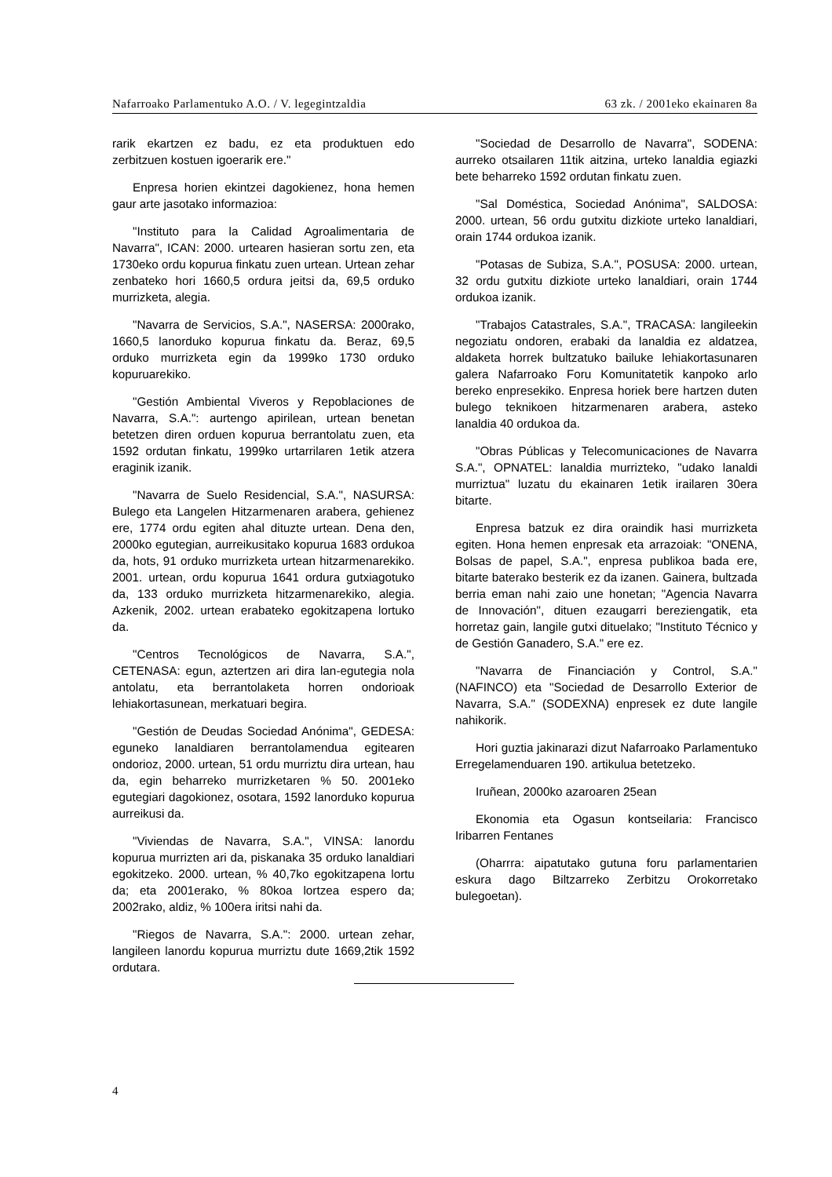Nafarroako Parlamentuko A.O. / V. legegintzaldia 63 zk. / 2001eko ekainaren 8a
rarik ekartzen ez badu, ez eta produktuen edo zerbitzuen kostuen igoerarik ere."
Enpresa horien ekintzei dagokienez, hona hemen gaur arte jasotako informazioa:
"Instituto para la Calidad Agroalimentaria de Navarra", ICAN: 2000. urtearen hasieran sortu zen, eta 1730eko ordu kopurua finkatu zuen urtean. Urtean zehar zenbateko hori 1660,5 ordura jeitsi da, 69,5 orduko murrizketa, alegia.
"Navarra de Servicios, S.A.", NASERSA: 2000rako, 1660,5 lanorduko kopurua finkatu da. Beraz, 69,5 orduko murrizketa egin da 1999ko 1730 orduko kopuruarekiko.
"Gestión Ambiental Viveros y Repoblaciones de Navarra, S.A.": aurtengo apirilean, urtean benetan betetzen diren orduen kopurua berrantolatu zuen, eta 1592 ordutan finkatu, 1999ko urtarrilaren 1etik atzera eraginik izanik.
"Navarra de Suelo Residencial, S.A.", NASURSA: Bulego eta Langelen Hitzarmenaren arabera, gehienez ere, 1774 ordu egiten ahal dituzte urtean. Dena den, 2000ko egutegian, aurreikusitako kopurua 1683 ordukoa da, hots, 91 orduko murrizketa urtean hitzarmenarekiko. 2001. urtean, ordu kopurua 1641 ordura gutxiagotuko da, 133 orduko murrizketa hitzarmenarekiko, alegia. Azkenik, 2002. urtean erabateko egokitzapena lortuko da.
"Centros Tecnológicos de Navarra, S.A.", CETENASA: egun, aztertzen ari dira lan-egutegia nola antolatu, eta berrantolaketa horren ondorioak lehiakortasunean, merkatuari begira.
"Gestión de Deudas Sociedad Anónima", GEDESA: eguneko lanaldiaren berrantolamendua egitearen ondorioz, 2000. urtean, 51 ordu murriztu dira urtean, hau da, egin beharreko murrizketaren % 50. 2001eko egutegiari dagokionez, osotara, 1592 lanorduko kopurua aurreikusi da.
"Viviendas de Navarra, S.A.", VINSA: lanordu kopurua murrizten ari da, piskanaka 35 orduko lanaldiari egokitzeko. 2000. urtean, % 40,7ko egokitzapena lortu da; eta 2001erako, % 80koa lortzea espero da; 2002rako, aldiz, % 100era iritsi nahi da.
"Riegos de Navarra, S.A.": 2000. urtean zehar, langileen lanordu kopurua murriztu dute 1669,2tik 1592 ordutara.
"Sociedad de Desarrollo de Navarra", SODENA: aurreko otsailaren 11tik aitzina, urteko lanaldia egiazki bete beharreko 1592 ordutan finkatu zuen.
"Sal Doméstica, Sociedad Anónima", SALDOSA: 2000. urtean, 56 ordu gutxitu dizkiote urteko lanaldiari, orain 1744 ordukoa izanik.
"Potasas de Subiza, S.A.", POSUSA: 2000. urtean, 32 ordu gutxitu dizkiote urteko lanaldiari, orain 1744 ordukoa izanik.
"Trabajos Catastrales, S.A.", TRACASA: langileekin negoziatu ondoren, erabaki da lanaldia ez aldatzea, aldaketa horrek bultzatuko bailuke lehiakortasunaren galera Nafarroako Foru Komunitatetik kanpoko arlo bereko enpresekiko. Enpresa horiek bere hartzen duten bulego teknikoen hitzarmenaren arabera, asteko lanaldia 40 ordukoa da.
"Obras Públicas y Telecomunicaciones de Navarra S.A.", OPNATEL: lanaldia murrizteko, "udako lanaldi murriztua" luzatu du ekainaren 1etik irailaren 30era bitarte.
Enpresa batzuk ez dira oraindik hasi murrizketa egiten. Hona hemen enpresak eta arrazoiak: "ONENA, Bolsas de papel, S.A.", enpresa publikoa bada ere, bitarte baterako besterik ez da izanen. Gainera, bultzada berria eman nahi zaio une honetan; "Agencia Navarra de Innovación", dituen ezaugarri bereziengatik, eta horretaz gain, langile gutxi dituelako; "Instituto Técnico y de Gestión Ganadero, S.A." ere ez.
"Navarra de Financiación y Control, S.A." (NAFINCO) eta "Sociedad de Desarrollo Exterior de Navarra, S.A." (SODEXNA) enpresek ez dute langile nahikorik.
Hori guztia jakinarazi dizut Nafarroako Parlamentuko Erregelamenduaren 190. artikulua betetzeko.
Iruñean, 2000ko azaroaren 25ean
Ekonomia eta Ogasun kontseilaria: Francisco Iribarren Fentanes
(Oharrra: aipatutako gutuna foru parlamentarien eskura dago Biltzarreko Zerbitzu Orokorretako bulegoetan).
4